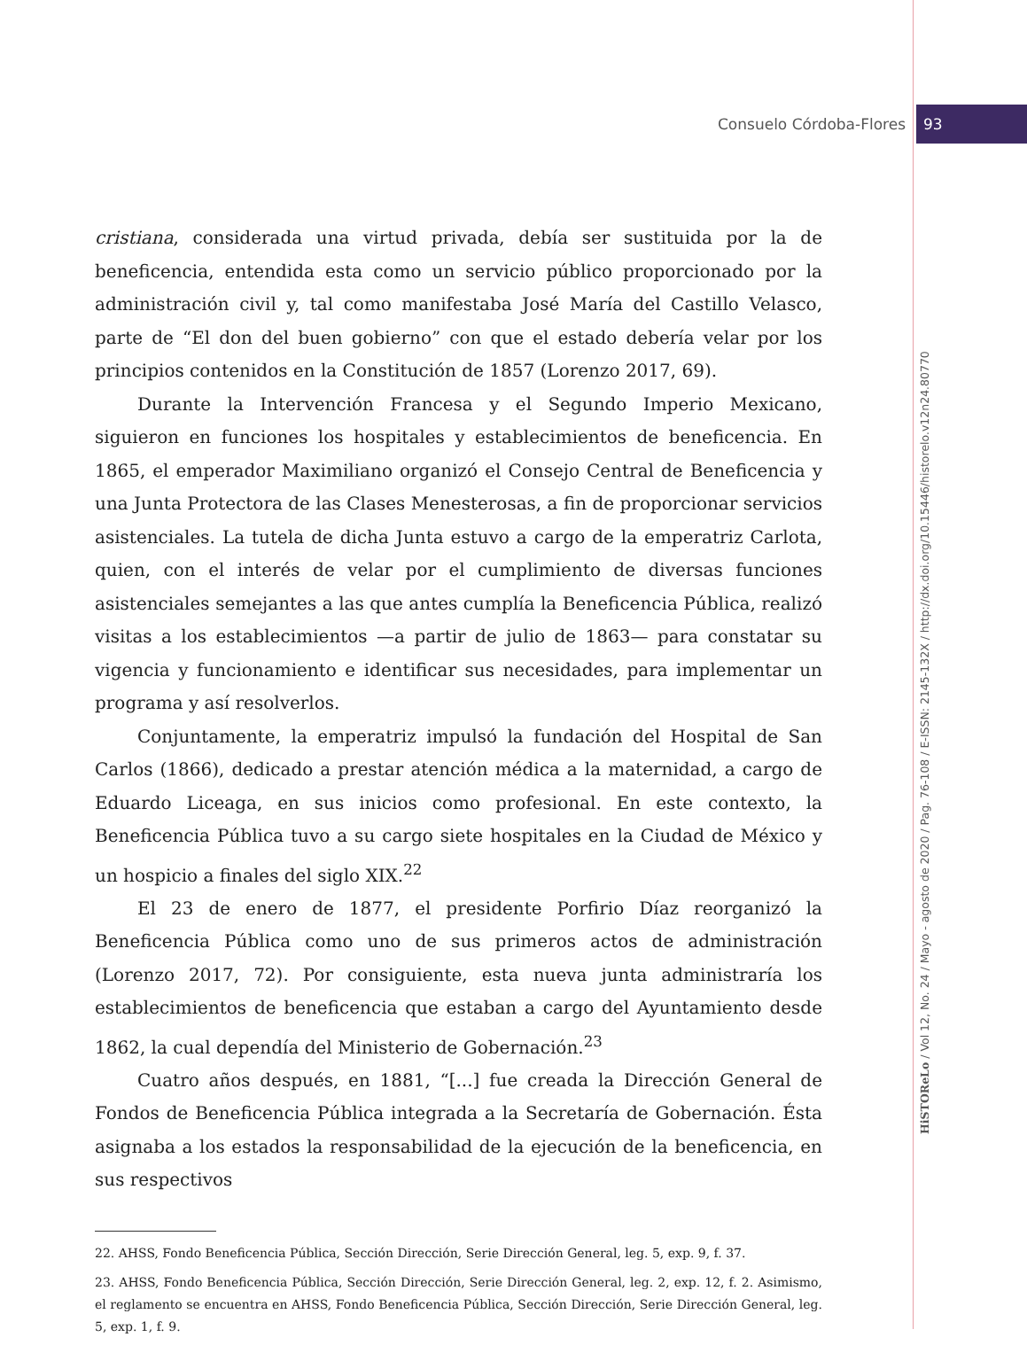Consuelo Córdoba-Flores 93
cristiana, considerada una virtud privada, debía ser sustituida por la de beneficencia, entendida esta como un servicio público proporcionado por la administración civil y, tal como manifestaba José María del Castillo Velasco, parte de “El don del buen gobierno” con que el estado debería velar por los principios contenidos en la Constitución de 1857 (Lorenzo 2017, 69).
Durante la Intervención Francesa y el Segundo Imperio Mexicano, siguieron en funciones los hospitales y establecimientos de beneficencia. En 1865, el emperador Maximiliano organizó el Consejo Central de Beneficencia y una Junta Protectora de las Clases Menesterosas, a fin de proporcionar servicios asistenciales. La tutela de dicha Junta estuvo a cargo de la emperatriz Carlota, quien, con el interés de velar por el cumplimiento de diversas funciones asistenciales semejantes a las que antes cumplía la Beneficencia Pública, realizó visitas a los establecimientos —a partir de julio de 1863— para constatar su vigencia y funcionamiento e identificar sus necesidades, para implementar un programa y así resolverlos.
Conjuntamente, la emperatriz impulsó la fundación del Hospital de San Carlos (1866), dedicado a prestar atención médica a la maternidad, a cargo de Eduardo Liceaga, en sus inicios como profesional. En este contexto, la Beneficencia Pública tuvo a su cargo siete hospitales en la Ciudad de México y un hospicio a finales del siglo XIX.<sup>22</sup>
El 23 de enero de 1877, el presidente Porfirio Díaz reorganizó la Beneficencia Pública como uno de sus primeros actos de administración (Lorenzo 2017, 72). Por consiguiente, esta nueva junta administraría los establecimientos de beneficencia que estaban a cargo del Ayuntamiento desde 1862, la cual dependía del Ministerio de Gobernación.<sup>23</sup>
Cuatro años después, en 1881, “[...] fue creada la Dirección General de Fondos de Beneficencia Pública integrada a la Secretaría de Gobernación. Ésta asignaba a los estados la responsabilidad de la ejecución de la beneficencia, en sus respectivos
22. AHSS, Fondo Beneficencia Pública, Sección Dirección, Serie Dirección General, leg. 5, exp. 9, f. 37.
23. AHSS, Fondo Beneficencia Pública, Sección Dirección, Serie Dirección General, leg. 2, exp. 12, f. 2. Asimismo, el reglamento se encuentra en AHSS, Fondo Beneficencia Pública, Sección Dirección, Serie Dirección General, leg. 5, exp. 1, f. 9.
HiSTOReLo / Vol 12, No. 24 / Mayo - agosto de 2020 / Pag. 76-108 / E-ISSN: 2145-132X / http://dx.doi.org/10.15446/historelo.v12n24.80770